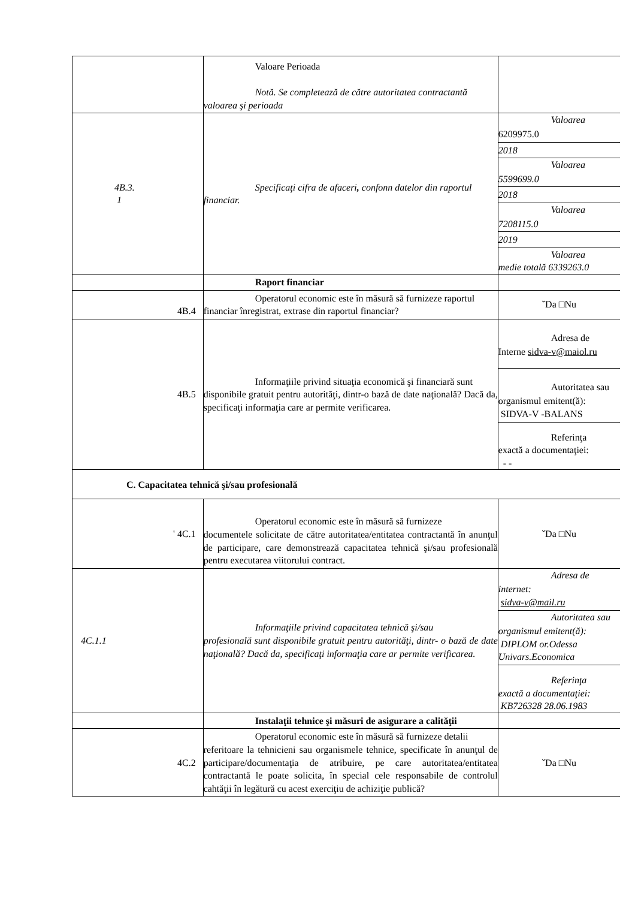| | Valoare Perioada Notă. Se completează de către autoritatea contractantă valoarea şi perioada | |
| 4B.3. 1 | Specificaţi cifra de afaceri , confonn datelor din raportul financiar. | Valoarea 6209975.0 2018 Valoarea 5599699.0 2018 Valoarea 7208115.0 2019 Valoarea medie totală 6339263.0 |
| | Raport financiar | |
| 4B.4 | Operatorul economic este în măsură să furnizeze raportul financiar înregistrat, extrase din raportul financiar? | ˇDa □Nu |
| 4B.5 | Informaţiile privind situaţia economică şi financiară sunt disponibile gratuit pentru autorităţi, dintr-o bază de date naţională? Dacă da, specificaţi informaţia care ar permite verificarea. | Adresa de Interne sidva-v@maiol.ru Autoritatea sau organismul emitent(ă): SIDVA-V -BALANS Referinţa exactă a documentaţiei: - - |
| C. Capacitatea tehnică şi/sau profesională | | |
| ' 4C.1 | Operatorul economic este în măsură să furnizeze documentele solicitate de către autoritatea/entitatea contractantă în anunţul de participare, care demonstrează capacitatea tehnică şi/sau profesională pentru executarea viitorului contract. | ˇDa □Nu |
| 4C.1.1 | Informaţiile privind capacitatea tehnică şi/sau profesională sunt disponibile gratuit pentru autorităţi, dintr- o bază de date naţională? Dacă da, specificaţi informaţia care ar permite verificarea. | Adresa de internet: sidva-v@mail.ru Autoritatea sau organismul emitent(ă): DIPLOM or.Odessa Univars.Economica Referinţa exactă a documentaţiei: KB726328 28.06.1983 |
| | Instalaţii tehnice şi măsuri de asigurare a calităţii | |
| 4C.2 | Operatorul economic este în măsură să furnizeze detalii referitoare la tehnicieni sau organismele tehnice, specificate în anunţul de participare/documentaţia de atribuire, pe care autoritatea/entitatea contractantă le poate solicita, în special cele responsabile de controlul cahtăţii în legătură cu acest exerciţiu de achiziţie publică? | ˇDa □Nu |